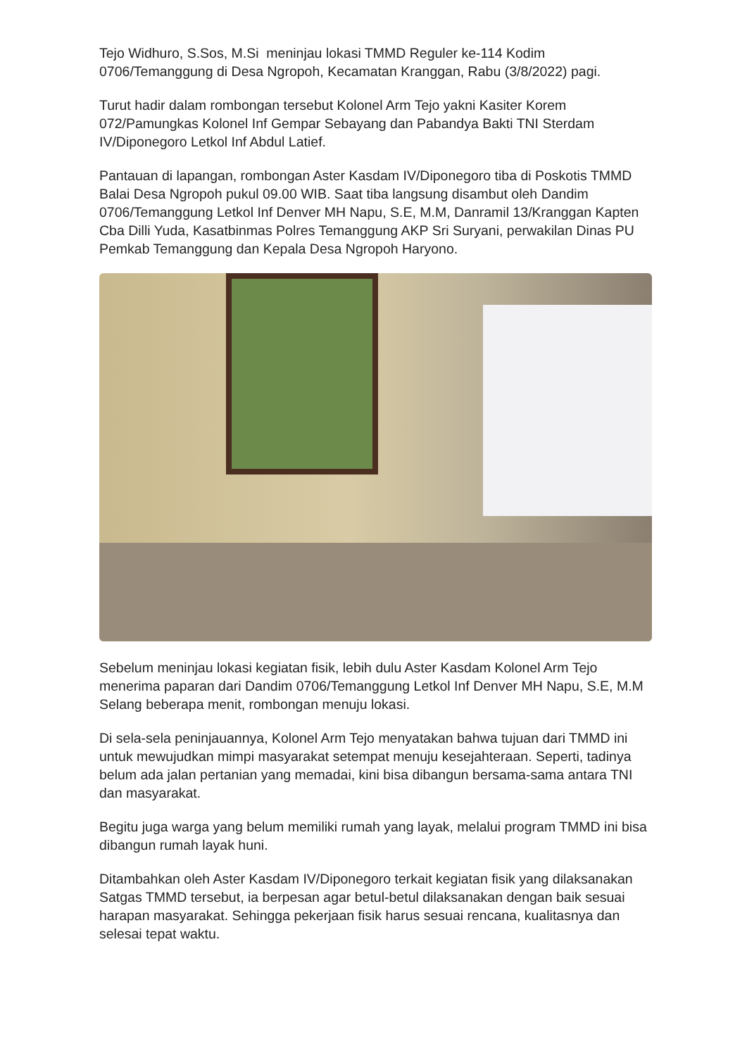Tejo Widhuro, S.Sos, M.Si meninjau lokasi TMMD Reguler ke-114 Kodim 0706/Temanggung di Desa Ngropoh, Kecamatan Kranggan, Rabu (3/8/2022) pagi.
Turut hadir dalam rombongan tersebut Kolonel Arm Tejo yakni Kasiter Korem 072/Pamungkas Kolonel Inf Gempar Sebayang dan Pabandya Bakti TNI Sterdam IV/Diponegoro Letkol Inf Abdul Latief.
Pantauan di lapangan, rombongan Aster Kasdam IV/Diponegoro tiba di Poskotis TMMD Balai Desa Ngropoh pukul 09.00 WIB. Saat tiba langsung disambut oleh Dandim 0706/Temanggung Letkol Inf Denver MH Napu, S.E, M.M, Danramil 13/Kranggan Kapten Cba Dilli Yuda, Kasatbinmas Polres Temanggung AKP Sri Suryani, perwakilan Dinas PU Pemkab Temanggung dan Kepala Desa Ngropoh Haryono.
Sebelum meninjau lokasi kegiatan fisik, lebih dulu Aster Kasdam Kolonel Arm Tejo menerima paparan dari Dandim 0706/Temanggung Letkol Inf Denver MH Napu, S.E, M.M Selang beberapa menit, rombongan menuju lokasi.
Di sela-sela peninjauannya, Kolonel Arm Tejo menyatakan bahwa tujuan dari TMMD ini untuk mewujudkan mimpi masyarakat setempat menuju kesejahteraan. Seperti, tadinya belum ada jalan pertanian yang memadai, kini bisa dibangun bersama-sama antara TNI dan masyarakat.
Begitu juga warga yang belum memiliki rumah yang layak, melalui program TMMD ini bisa dibangun rumah layak huni.
Ditambahkan oleh Aster Kasdam IV/Diponegoro terkait kegiatan fisik yang dilaksanakan Satgas TMMD tersebut, ia berpesan agar betul-betul dilaksanakan dengan baik sesuai harapan masyarakat. Sehingga pekerjaan fisik harus sesuai rencana, kualitasnya dan selesai tepat waktu.